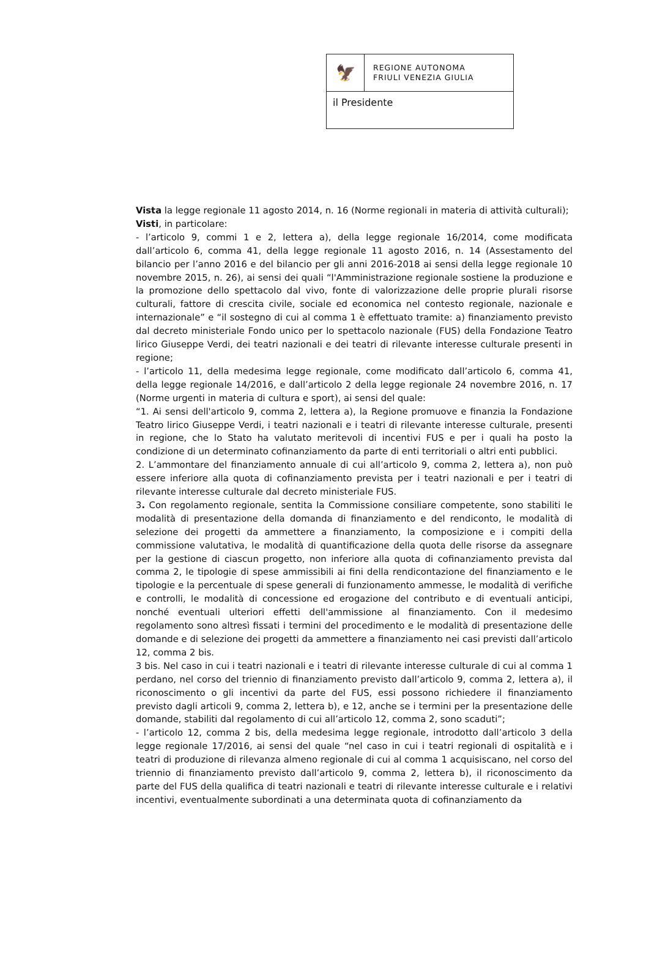🦅
REGIONE AUTONOMA
FRIULI VENEZIA GIULIA
il Presidente
Vista la legge regionale 11 agosto 2014, n. 16 (Norme regionali in materia di attività culturali);
Visti, in particolare:
- l’articolo 9, commi 1 e 2, lettera a), della legge regionale 16/2014, come modificata dall’articolo 6, comma 41, della legge regionale 11 agosto 2016, n. 14 (Assestamento del bilancio per l’anno 2016 e del bilancio per gli anni 2016-2018 ai sensi della legge regionale 10 novembre 2015, n. 26), ai sensi dei quali “l'Amministrazione regionale sostiene la produzione e la promozione dello spettacolo dal vivo, fonte di valorizzazione delle proprie plurali risorse culturali, fattore di crescita civile, sociale ed economica nel contesto regionale, nazionale e internazionale” e “il sostegno di cui al comma 1 è effettuato tramite: a) finanziamento previsto dal decreto ministeriale Fondo unico per lo spettacolo nazionale (FUS) della Fondazione Teatro lirico Giuseppe Verdi, dei teatri nazionali e dei teatri di rilevante interesse culturale presenti in regione;
- l’articolo 11, della medesima legge regionale, come modificato dall’articolo 6, comma 41, della legge regionale 14/2016, e dall’articolo 2 della legge regionale 24 novembre 2016, n. 17 (Norme urgenti in materia di cultura e sport), ai sensi del quale:
“1. Ai sensi dell'articolo 9, comma 2, lettera a), la Regione promuove e finanzia la Fondazione Teatro lirico Giuseppe Verdi, i teatri nazionali e i teatri di rilevante interesse culturale, presenti in regione, che lo Stato ha valutato meritevoli di incentivi FUS e per i quali ha posto la condizione di un determinato cofinanziamento da parte di enti territoriali o altri enti pubblici.
2. L’ammontare del finanziamento annuale di cui all’articolo 9, comma 2, lettera a), non può essere inferiore alla quota di cofinanziamento prevista per i teatri nazionali e per i teatri di rilevante interesse culturale dal decreto ministeriale FUS.
3. Con regolamento regionale, sentita la Commissione consiliare competente, sono stabiliti le modalità di presentazione della domanda di finanziamento e del rendiconto, le modalità di selezione dei progetti da ammettere a finanziamento, la composizione e i compiti della commissione valutativa, le modalità di quantificazione della quota delle risorse da assegnare per la gestione di ciascun progetto, non inferiore alla quota di cofinanziamento prevista dal comma 2, le tipologie di spese ammissibili ai fini della rendicontazione del finanziamento e le tipologie e la percentuale di spese generali di funzionamento ammesse, le modalità di verifiche e controlli, le modalità di concessione ed erogazione del contributo e di eventuali anticipi, nonché eventuali ulteriori effetti dell'ammissione al finanziamento. Con il medesimo regolamento sono altresì fissati i termini del procedimento e le modalità di presentazione delle domande e di selezione dei progetti da ammettere a finanziamento nei casi previsti dall’articolo 12, comma 2 bis.
3 bis. Nel caso in cui i teatri nazionali e i teatri di rilevante interesse culturale di cui al comma 1 perdano, nel corso del triennio di finanziamento previsto dall’articolo 9, comma 2, lettera a), il riconoscimento o gli incentivi da parte del FUS, essi possono richiedere il finanziamento previsto dagli articoli 9, comma 2, lettera b), e 12, anche se i termini per la presentazione delle domande, stabiliti dal regolamento di cui all’articolo 12, comma 2, sono scaduti”;
- l’articolo 12, comma 2 bis, della medesima legge regionale, introdotto dall’articolo 3 della legge regionale 17/2016, ai sensi del quale “nel caso in cui i teatri regionali di ospitalità e i teatri di produzione di rilevanza almeno regionale di cui al comma 1 acquisiscano, nel corso del triennio di finanziamento previsto dall’articolo 9, comma 2, lettera b), il riconoscimento da parte del FUS della qualifica di teatri nazionali e teatri di rilevante interesse culturale e i relativi incentivi, eventualmente subordinati a una determinata quota di cofinanziamento da